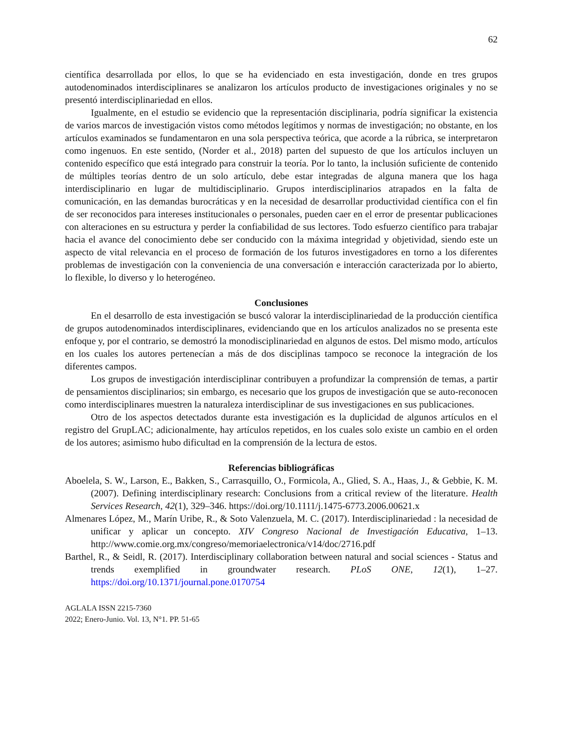62
científica desarrollada por ellos, lo que se ha evidenciado en esta investigación, donde en tres grupos autodenominados interdisciplinares se analizaron los artículos producto de investigaciones originales y no se presentó interdisciplinariedad en ellos.
Igualmente, en el estudio se evidencio que la representación disciplinaria, podría significar la existencia de varios marcos de investigación vistos como métodos legítimos y normas de investigación; no obstante, en los artículos examinados se fundamentaron en una sola perspectiva teórica, que acorde a la rúbrica, se interpretaron como ingenuos. En este sentido, (Norder et al., 2018) parten del supuesto de que los artículos incluyen un contenido específico que está integrado para construir la teoría. Por lo tanto, la inclusión suficiente de contenido de múltiples teorías dentro de un solo artículo, debe estar integradas de alguna manera que los haga interdisciplinario en lugar de multidisciplinario. Grupos interdisciplinarios atrapados en la falta de comunicación, en las demandas burocráticas y en la necesidad de desarrollar productividad científica con el fin de ser reconocidos para intereses institucionales o personales, pueden caer en el error de presentar publicaciones con alteraciones en su estructura y perder la confiabilidad de sus lectores. Todo esfuerzo científico para trabajar hacia el avance del conocimiento debe ser conducido con la máxima integridad y objetividad, siendo este un aspecto de vital relevancia en el proceso de formación de los futuros investigadores en torno a los diferentes problemas de investigación con la conveniencia de una conversación e interacción caracterizada por lo abierto, lo flexible, lo diverso y lo heterogéneo.
Conclusiones
En el desarrollo de esta investigación se buscó valorar la interdisciplinariedad de la producción científica de grupos autodenominados interdisciplinares, evidenciando que en los artículos analizados no se presenta este enfoque y, por el contrario, se demostró la monodisciplinariedad en algunos de estos. Del mismo modo, artículos en los cuales los autores pertenecían a más de dos disciplinas tampoco se reconoce la integración de los diferentes campos.
Los grupos de investigación interdisciplinar contribuyen a profundizar la comprensión de temas, a partir de pensamientos disciplinarios; sin embargo, es necesario que los grupos de investigación que se auto-reconocen como interdisciplinares muestren la naturaleza interdisciplinar de sus investigaciones en sus publicaciones.
Otro de los aspectos detectados durante esta investigación es la duplicidad de algunos artículos en el registro del GrupLAC; adicionalmente, hay artículos repetidos, en los cuales solo existe un cambio en el orden de los autores; asimismo hubo dificultad en la comprensión de la lectura de estos.
Referencias bibliográficas
Aboelela, S. W., Larson, E., Bakken, S., Carrasquillo, O., Formicola, A., Glied, S. A., Haas, J., & Gebbie, K. M. (2007). Defining interdisciplinary research: Conclusions from a critical review of the literature. Health Services Research, 42(1), 329–346. https://doi.org/10.1111/j.1475-6773.2006.00621.x
Almenares López, M., Marín Uribe, R., & Soto Valenzuela, M. C. (2017). Interdisciplinariedad : la necesidad de unificar y aplicar un concepto. XIV Congreso Nacional de Investigación Educativa, 1–13. http://www.comie.org.mx/congreso/memoriaelectronica/v14/doc/2716.pdf
Barthel, R., & Seidl, R. (2017). Interdisciplinary collaboration between natural and social sciences - Status and trends exemplified in groundwater research. PLoS ONE, 12(1), 1–27. https://doi.org/10.1371/journal.pone.0170754
AGLALA ISSN 2215-7360
2022; Enero-Junio. Vol. 13, N°1. PP. 51-65